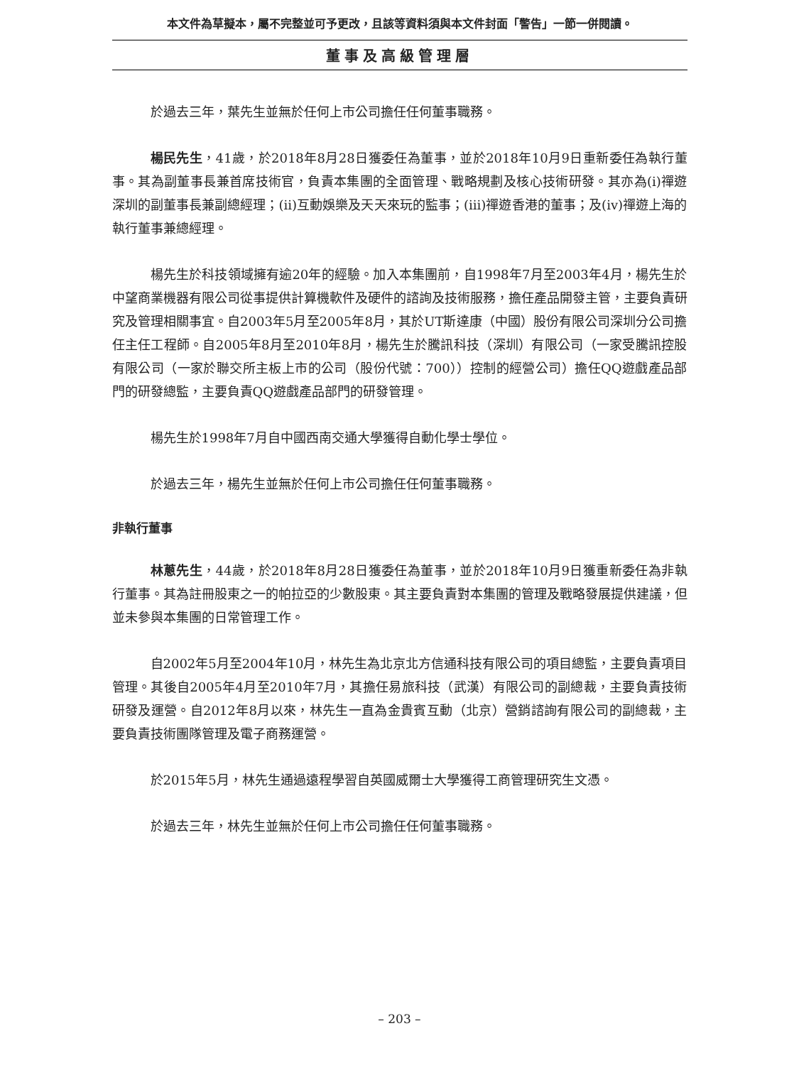本文件為草擬本，屬不完整並可予更改，且該等資料須與本文件封面「警告」一節一併閱讀。
董事及高級管理層
於過去三年，葉先生並無於任何上市公司擔任任何董事職務。
楊民先生，41歲，於2018年8月28日獲委任為董事，並於2018年10月9日重新委任為執行董事。其為副董事長兼首席技術官，負責本集團的全面管理、戰略規劃及核心技術研發。其亦為(i)禪遊深圳的副董事長兼副總經理；(ii)互動娛樂及天天來玩的監事；(iii)禪遊香港的董事；及(iv)禪遊上海的執行董事兼總經理。
楊先生於科技領域擁有逾20年的經驗。加入本集團前，自1998年7月至2003年4月，楊先生於中望商業機器有限公司從事提供計算機軟件及硬件的諮詢及技術服務，擔任產品開發主管，主要負責研究及管理相關事宜。自2003年5月至2005年8月，其於UT斯達康（中國）股份有限公司深圳分公司擔任主任工程師。自2005年8月至2010年8月，楊先生於騰訊科技（深圳）有限公司（一家受騰訊控股有限公司（一家於聯交所主板上市的公司（股份代號：700））控制的經營公司）擔任QQ遊戲產品部門的研發總監，主要負責QQ遊戲產品部門的研發管理。
楊先生於1998年7月自中國西南交通大學獲得自動化學士學位。
於過去三年，楊先生並無於任何上市公司擔任任何董事職務。
非執行董事
林蔥先生，44歲，於2018年8月28日獲委任為董事，並於2018年10月9日獲重新委任為非執行董事。其為註冊股東之一的帕拉亞的少數股東。其主要負責對本集團的管理及戰略發展提供建議，但並未參與本集團的日常管理工作。
自2002年5月至2004年10月，林先生為北京北方信通科技有限公司的項目總監，主要負責項目管理。其後自2005年4月至2010年7月，其擔任易旅科技（武漢）有限公司的副總裁，主要負責技術研發及運營。自2012年8月以來，林先生一直為金貴賓互動（北京）營銷諮詢有限公司的副總裁，主要負責技術團隊管理及電子商務運營。
於2015年5月，林先生通過遠程學習自英國威爾士大學獲得工商管理研究生文憑。
於過去三年，林先生並無於任何上市公司擔任任何董事職務。
– 203 –